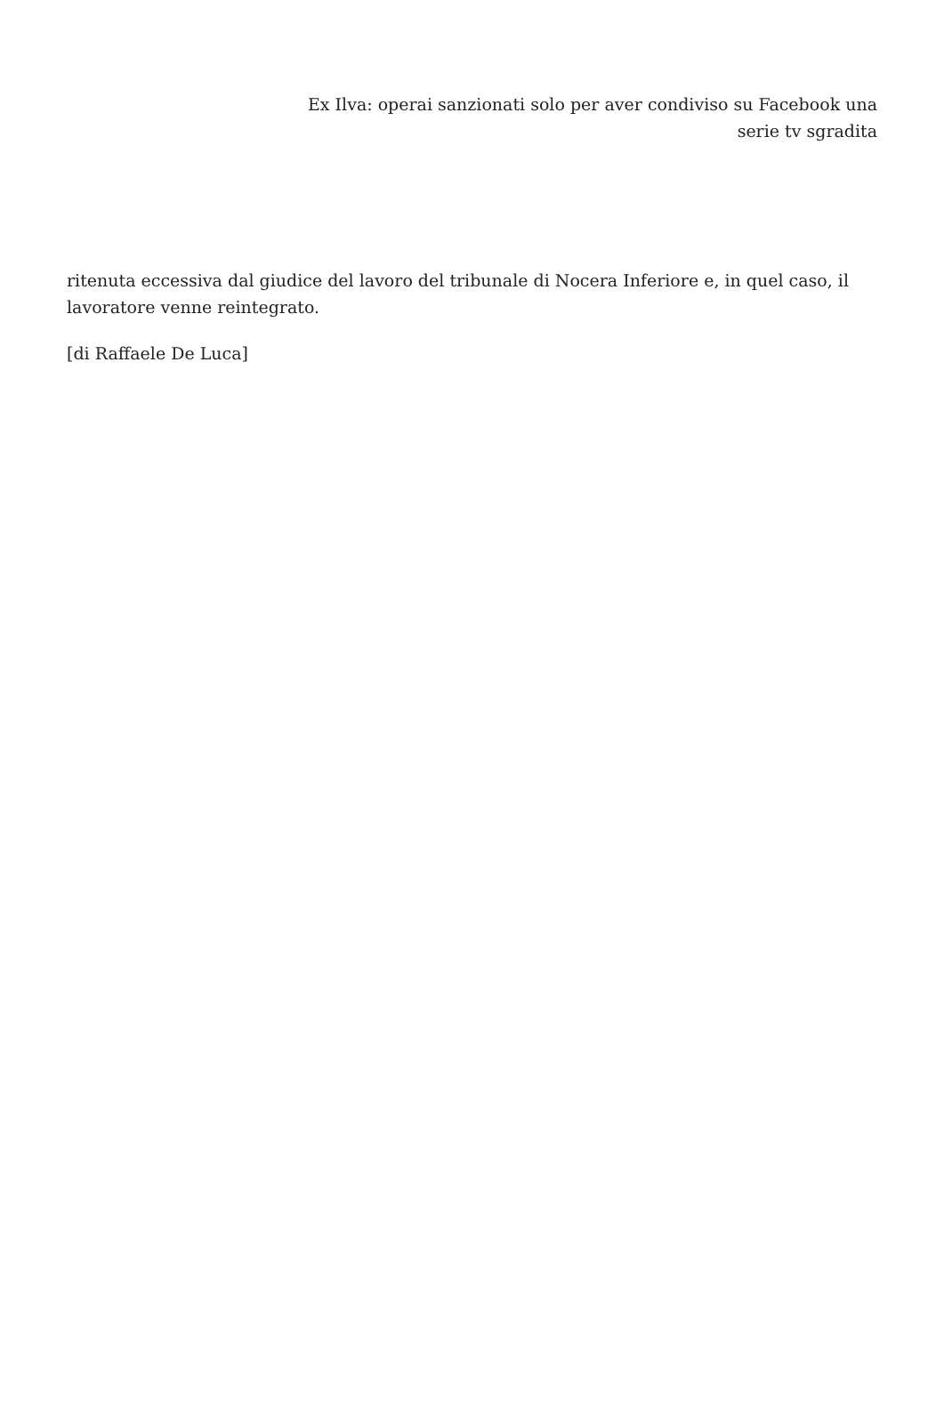Ex Ilva: operai sanzionati solo per aver condiviso su Facebook una serie tv sgradita
ritenuta eccessiva dal giudice del lavoro del tribunale di Nocera Inferiore e, in quel caso, il lavoratore venne reintegrato.
[di Raffaele De Luca]